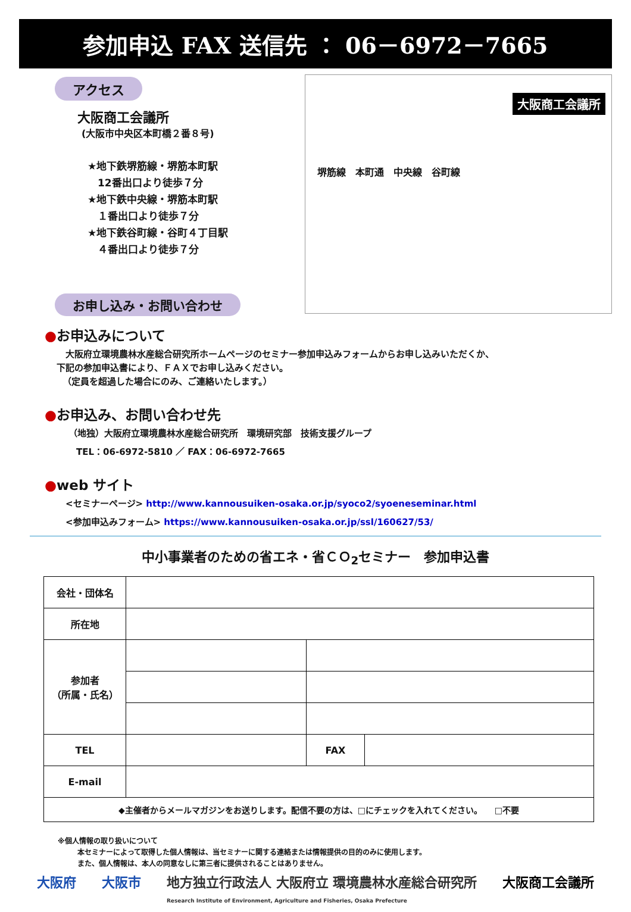参加申込 FAX 送信先 ： 06－6972－7665
アクセス
大阪商工会議所
(大阪市中央区本町橋２番８号)
★地下鉄堺筋線・堺筋本町駅
　12番出口より徒歩７分
★地下鉄中央線・堺筋本町駅
　１番出口より徒歩７分
★地下鉄谷町線・谷町４丁目駅
　４番出口より徒歩７分
お申し込み・お問い合わせ
大阪商工会議所
堺筋線　本町通　中央線　谷町線
●お申込みについて
大阪府立環境農林水産総合研究所ホームページのセミナー参加申込みフォームからお申し込みいただくか、
下記の参加申込書により、ＦＡＸでお申し込みください。
（定員を超過した場合にのみ、ご連絡いたします。）
●お申込み、お問い合わせ先
（地独）大阪府立環境農林水産総合研究所　環境研究部　技術支援グループ
TEL：06-6972-5810 ／ FAX：06-6972-7665
●web サイト
<セミナーページ> http://www.kannousuiken-osaka.or.jp/syoco2/syoeneseminar.html
<参加申込みフォーム> https://www.kannousuiken-osaka.or.jp/ssl/160627/53/
中小事業者のための省エネ・省ＣＯ<sub>2</sub>セミナー　参加申込書
| 会社・団体名 | | | |
| 所在地 | | | |
| 参加者 （所属・氏名） | | | |
| TEL | | FAX | |
| E-mail | | | |
| ◆主催者からメールマガジンをお送りします。配信不要の方は、□にチェックを入れてください。 □不要 | | | |
※個人情報の取り扱いについて
本セミナーによって取得した個人情報は、当セミナーに関する連絡または情報提供の目的のみに使用します。
また、個人情報は、本人の同意なしに第三者に提供されることはありません。
大阪府 大阪市 地方独立行政法人 大阪府立 環境農林水産総合研究所
Research Institute of Environment, Agriculture and Fisheries, Osaka Prefecture 大阪商工会議所